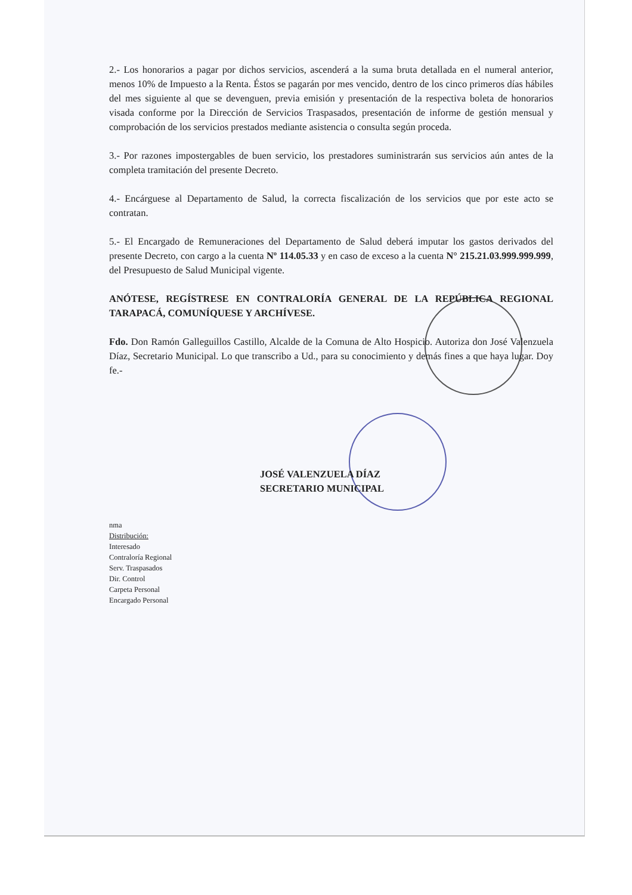2.- Los honorarios a pagar por dichos servicios, ascenderá a la suma bruta detallada en el numeral anterior, menos 10% de Impuesto a la Renta. Éstos se pagarán por mes vencido, dentro de los cinco primeros días hábiles del mes siguiente al que se devenguen, previa emisión y presentación de la respectiva boleta de honorarios visada conforme por la Dirección de Servicios Traspasados, presentación de informe de gestión mensual y comprobación de los servicios prestados mediante asistencia o consulta según proceda.
3.- Por razones impostergables de buen servicio, los prestadores suministrarán sus servicios aún antes de la completa tramitación del presente Decreto.
4.- Encárguese al Departamento de Salud, la correcta fiscalización de los servicios que por este acto se contratan.
5.- El Encargado de Remuneraciones del Departamento de Salud deberá imputar los gastos derivados del presente Decreto, con cargo a la cuenta Nº 114.05.33 y en caso de exceso a la cuenta N° 215.21.03.999.999.999, del Presupuesto de Salud Municipal vigente.
ANÓTESE, REGÍSTRESE EN CONTRALORÍA GENERAL DE LA REPÚBLICA REGIONAL TARAPACÁ, COMUNÍQUESE Y ARCHÍVESE.
Fdo. Don Ramón Galleguillos Castillo, Alcalde de la Comuna de Alto Hospicio. Autoriza don José Valenzuela Díaz, Secretario Municipal. Lo que transcribo a Ud., para su conocimiento y demás fines a que haya lugar. Doy fe.-
JOSÉ VALENZUELA DÍAZ
SECRETARIO MUNICIPAL
nma
Distribución:
Interesado
Contraloría Regional
Serv. Traspasados
Dir. Control
Carpeta Personal
Encargado Personal